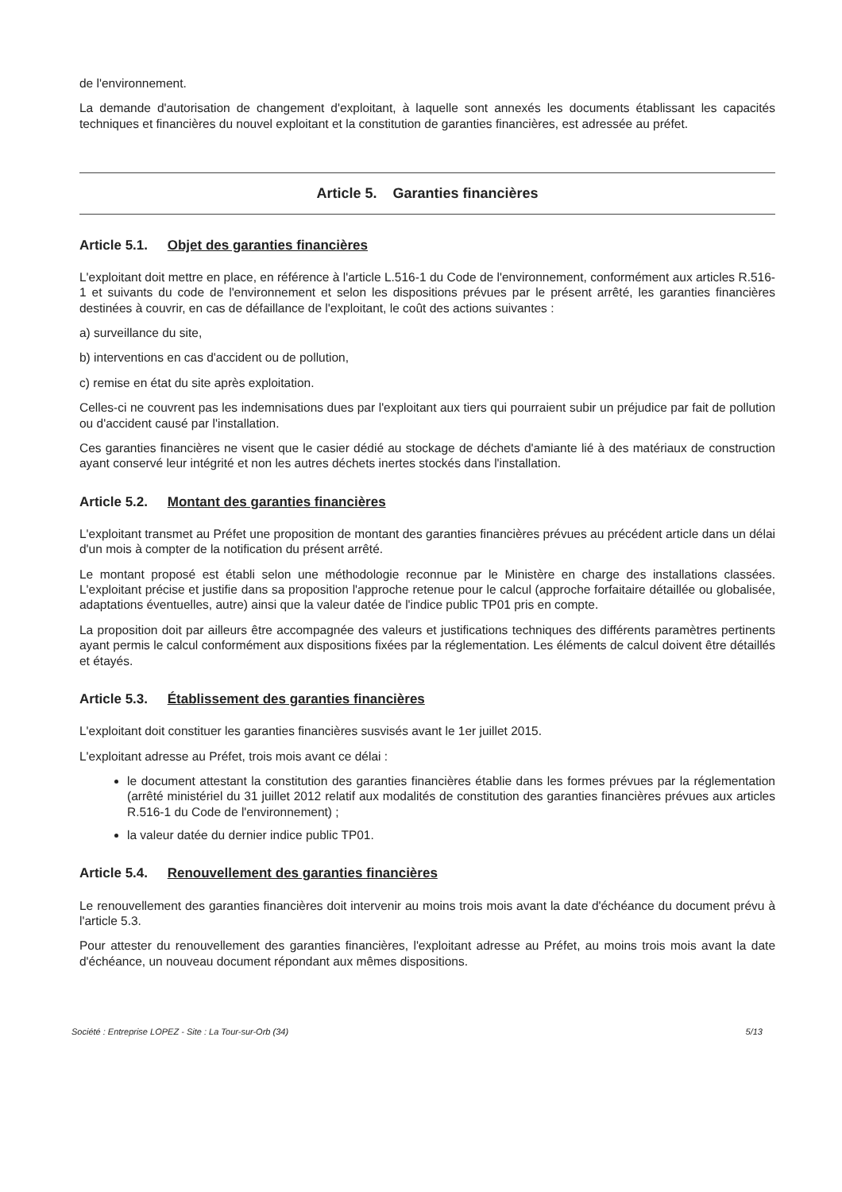de l'environnement.
La demande d'autorisation de changement d'exploitant, à laquelle sont annexés les documents établissant les capacités techniques et financières du nouvel exploitant et la constitution de garanties financières, est adressée au préfet.
Article 5. Garanties financières
Article 5.1. Objet des garanties financières
L'exploitant doit mettre en place, en référence à l'article L.516-1 du Code de l'environnement, conformément aux articles R.516-1 et suivants du code de l'environnement et selon les dispositions prévues par le présent arrêté, les garanties financières destinées à couvrir, en cas de défaillance de l'exploitant, le coût des actions suivantes :
a) surveillance du site,
b) interventions en cas d'accident ou de pollution,
c) remise en état du site après exploitation.
Celles-ci ne couvrent pas les indemnisations dues par l'exploitant aux tiers qui pourraient subir un préjudice par fait de pollution ou d'accident causé par l'installation.
Ces garanties financières ne visent que le casier dédié au stockage de déchets d'amiante lié à des matériaux de construction ayant conservé leur intégrité et non les autres déchets inertes stockés dans l'installation.
Article 5.2. Montant des garanties financières
L'exploitant transmet au Préfet une proposition de montant des garanties financières prévues au précédent article dans un délai d'un mois à compter de la notification du présent arrêté.
Le montant proposé est établi selon une méthodologie reconnue par le Ministère en charge des installations classées. L'exploitant précise et justifie dans sa proposition l'approche retenue pour le calcul (approche forfaitaire détaillée ou globalisée, adaptations éventuelles, autre) ainsi que la valeur datée de l'indice public TP01 pris en compte.
La proposition doit par ailleurs être accompagnée des valeurs et justifications techniques des différents paramètres pertinents ayant permis le calcul conformément aux dispositions fixées par la réglementation. Les éléments de calcul doivent être détaillés et étayés.
Article 5.3. Établissement des garanties financières
L'exploitant doit constituer les garanties financières susvisés avant le 1er juillet 2015.
L'exploitant adresse au Préfet, trois mois avant ce délai :
le document attestant la constitution des garanties financières établie dans les formes prévues par la réglementation (arrêté ministériel du 31 juillet 2012 relatif aux modalités de constitution des garanties financières prévues aux articles R.516-1 du Code de l'environnement) ;
la valeur datée du dernier indice public TP01.
Article 5.4. Renouvellement des garanties financières
Le renouvellement des garanties financières doit intervenir au moins trois mois avant la date d'échéance du document prévu à l'article 5.3.
Pour attester du renouvellement des garanties financières, l'exploitant adresse au Préfet, au moins trois mois avant la date d'échéance, un nouveau document répondant aux mêmes dispositions.
Société : Entreprise LOPEZ - Site : La Tour-sur-Orb (34) 5/13